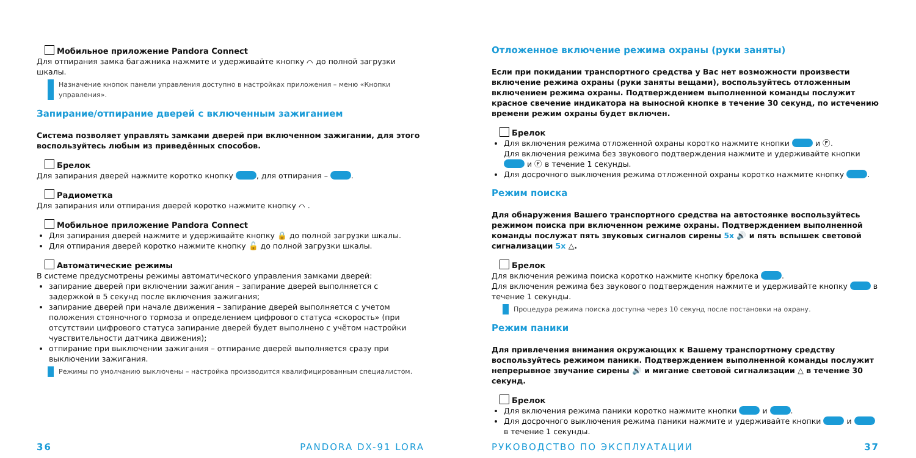Мобильное приложение Pandora Connect
Для отпирания замка багажника нажмите и удерживайте кнопку ⌒ до полной загрузки шкалы.
Назначение кнопок панели управления доступно в настройках приложения – меню «Кнопки управления».
Запирание/отпирание дверей с включенным зажиганием
Система позволяет управлять замками дверей при включенном зажигании, для этого воспользуйтесь любым из приведённых способов.
Брелок
Для запирания дверей нажмите коротко кнопку , для отпирания – .
Радиометка
Для запирания или отпирания дверей коротко нажмите кнопку ⌒ .
Мобильное приложение Pandora Connect
Для запирания дверей нажмите и удерживайте кнопку 🔒 до полной загрузки шкалы.
Для отпирания дверей коротко нажмите кнопку 🔓 до полной загрузки шкалы.
Автоматические режимы
В системе предусмотрены режимы автоматического управления замками дверей:
запирание дверей при включении зажигания – запирание дверей выполняется с задержкой в 5 секунд после включения зажигания;
запирание дверей при начале движения – запирание дверей выполняется с учетом положения стояночного тормоза и определением цифрового статуса «скорость» (при отсутствии цифрового статуса запирание дверей будет выполнено с учётом настройки чувствительности датчика движения);
отпирание при выключении зажигания – отпирание дверей выполняется сразу при выключении зажигания.
Режимы по умолчанию выключены – настройка производится квалифицированным специалистом.
Отложенное включение режима охраны (руки заняты)
Если при покидании транспортного средства у Вас нет возможности произвести включение режима охраны (руки заняты вещами), воспользуйтесь отложенным включением режима охраны. Подтверждением выполненной команды послужит красное свечение индикатора на выносной кнопке в течение 30 секунд, по истечению времени режим охраны будет включен.
Брелок
Для включения режима отложенной охраны коротко нажмите кнопки и Ⓕ.
Для включения режима без звукового подтверждения нажмите и удерживайте кнопки и Ⓕ в течение 1 секунды.
Для досрочного выключения режима отложенной охраны коротко нажмите кнопку .
Режим поиска
Для обнаружения Вашего транспортного средства на автостоянке воспользуйтесь режимом поиска при включенном режиме охраны. Подтверждением выполненной команды послужат пять звуковых сигналов сирены 5х 🔊 и пять вспышек световой сигнализации 5х △.
Брелок
Для включения режима поиска коротко нажмите кнопку брелока .
Для включения режима без звукового подтверждения нажмите и удерживайте кнопку в течение 1 секунды.
Процедура режима поиска доступна через 10 секунд после постановки на охрану.
Режим паники
Для привлечения внимания окружающих к Вашему транспортному средству воспользуйтесь режимом паники. Подтверждением выполненной команды послужит непрерывное звучание сирены 🔊 и мигание световой сигнализации △ в течение 30 секунд.
Брелок
Для включения режима паники коротко нажмите кнопки и .
Для досрочного выключения режима паники нажмите и удерживайте кнопки и в течение 1 секунды.
36 PANDORA DX-91 LORA РУКОВОДСТВО ПО ЭКСПЛУАТАЦИИ 37